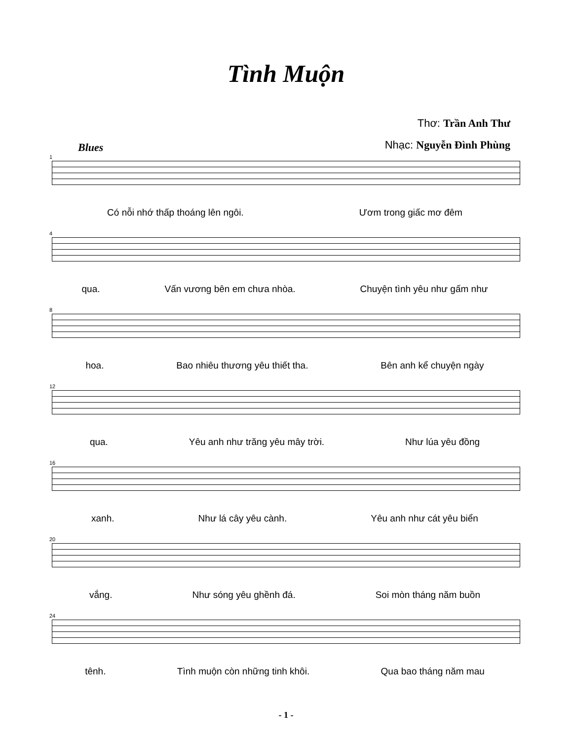Tình Muộn
Thơ: Trần Anh Thư
Nhạc: Nguyễn Đình Phùng
Blues
1
Có nỗi nhớ thấp thoáng lên ngôi. Ươm trong giấc mơ đêm
4
qua. Vấn vương bên em chưa nhòa. Chuyện tình yêu như gấm như
8
hoa. Bao nhiêu thương yêu thiết tha. Bên anh kể chuyện ngày
12
qua. Yêu anh như trăng yêu mây trời. Như lúa yêu đồng
16
xanh. Như lá cây yêu cành. Yêu anh như cát yêu biển
20
vắng. Như sóng yêu ghềnh đá. Soi mòn tháng năm buồn
24
tênh. Tình muộn còn những tinh khôi. Qua bao tháng năm mau
- 1 -